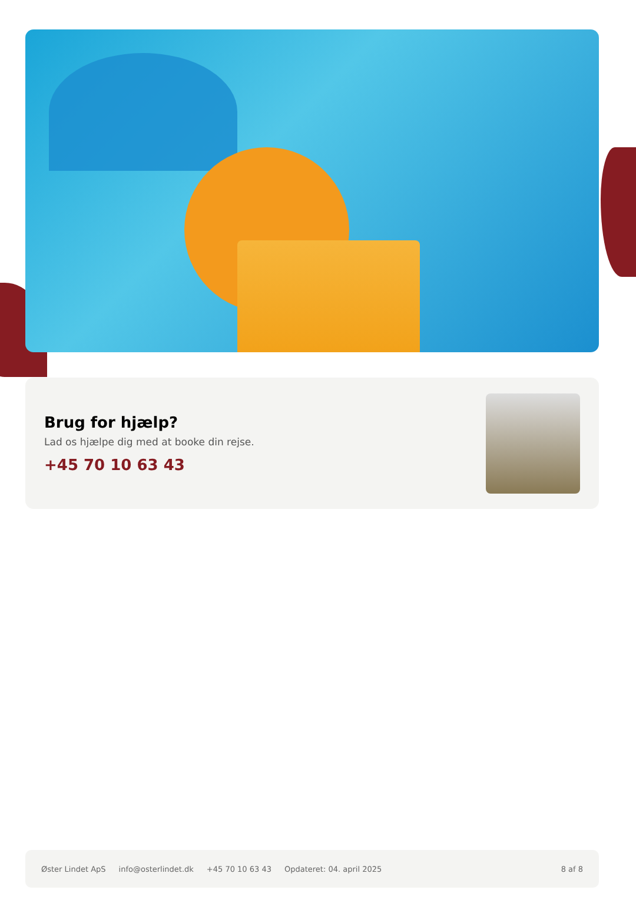Brug for hjælp?
Lad os hjælpe dig med at booke din rejse.
+45 70 10 63 43
Øster Lindet ApS info@osterlindet.dk +45 70 10 63 43 Opdateret: 04. april 2025 8 af 8